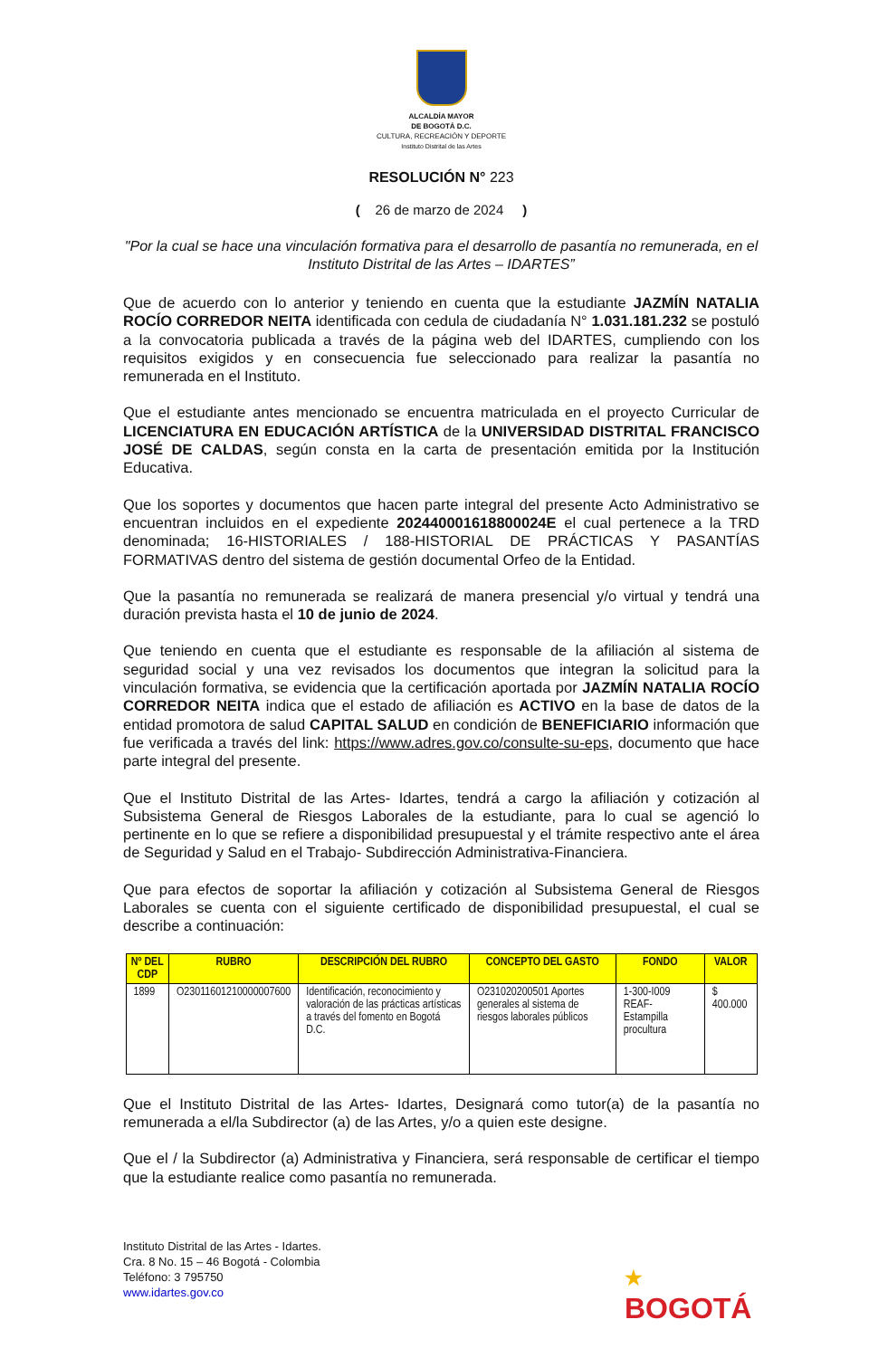ALCALDÍA MAYOR
DE BOGOTÁ D.C.
CULTURA, RECREACIÓN Y DEPORTE
Instituto Distrital de las Artes
RESOLUCIÓN N° 223
( 26 de marzo de 2024 )
"Por la cual se hace una vinculación formativa para el desarrollo de pasantía no remunerada, en el Instituto Distrital de las Artes – IDARTES”
Que de acuerdo con lo anterior y teniendo en cuenta que la estudiante JAZMÍN NATALIA ROCÍO CORREDOR NEITA identificada con cedula de ciudadanía N° 1.031.181.232 se postuló a la convocatoria publicada a través de la página web del IDARTES, cumpliendo con los requisitos exigidos y en consecuencia fue seleccionado para realizar la pasantía no remunerada en el Instituto.
Que el estudiante antes mencionado se encuentra matriculada en el proyecto Curricular de LICENCIATURA EN EDUCACIÓN ARTÍSTICA de la UNIVERSIDAD DISTRITAL FRANCISCO JOSÉ DE CALDAS, según consta en la carta de presentación emitida por la Institución Educativa.
Que los soportes y documentos que hacen parte integral del presente Acto Administrativo se encuentran incluidos en el expediente 202440001618800024E el cual pertenece a la TRD denominada; 16-HISTORIALES / 188-HISTORIAL DE PRÁCTICAS Y PASANTÍAS FORMATIVAS dentro del sistema de gestión documental Orfeo de la Entidad.
Que la pasantía no remunerada se realizará de manera presencial y/o virtual y tendrá una duración prevista hasta el 10 de junio de 2024.
Que teniendo en cuenta que el estudiante es responsable de la afiliación al sistema de seguridad social y una vez revisados los documentos que integran la solicitud para la vinculación formativa, se evidencia que la certificación aportada por JAZMÍN NATALIA ROCÍO CORREDOR NEITA indica que el estado de afiliación es ACTIVO en la base de datos de la entidad promotora de salud CAPITAL SALUD en condición de BENEFICIARIO información que fue verificada a través del link: https://www.adres.gov.co/consulte-su-eps, documento que hace parte integral del presente.
Que el Instituto Distrital de las Artes- Idartes, tendrá a cargo la afiliación y cotización al Subsistema General de Riesgos Laborales de la estudiante, para lo cual se agenció lo pertinente en lo que se refiere a disponibilidad presupuestal y el trámite respectivo ante el área de Seguridad y Salud en el Trabajo- Subdirección Administrativa-Financiera.
Que para efectos de soportar la afiliación y cotización al Subsistema General de Riesgos Laborales se cuenta con el siguiente certificado de disponibilidad presupuestal, el cual se describe a continuación:
| Nº DEL CDP | RUBRO | DESCRIPCIÓN DEL RUBRO | CONCEPTO DEL GASTO | FONDO | VALOR |
| --- | --- | --- | --- | --- | --- |
| 1899 | O23011601210000007600 | Identificación, reconocimiento y valoración de las prácticas artísticas a través del fomento en Bogotá D.C. | O231020200501 Aportes generales al sistema de riesgos laborales públicos | 1-300-I009 REAF-Estampilla procultura | $ 400.000 |
Que el Instituto Distrital de las Artes- Idartes, Designará como tutor(a) de la pasantía no remunerada a el/la Subdirector (a) de las Artes, y/o a quien este designe.
Que el / la Subdirector (a) Administrativa y Financiera, será responsable de certificar el tiempo que la estudiante realice como pasantía no remunerada.
Instituto Distrital de las Artes - Idartes.
Cra. 8 No. 15 – 46 Bogotá - Colombia
Teléfono: 3 795750
www.idartes.gov.co
★
BOGOTÁ